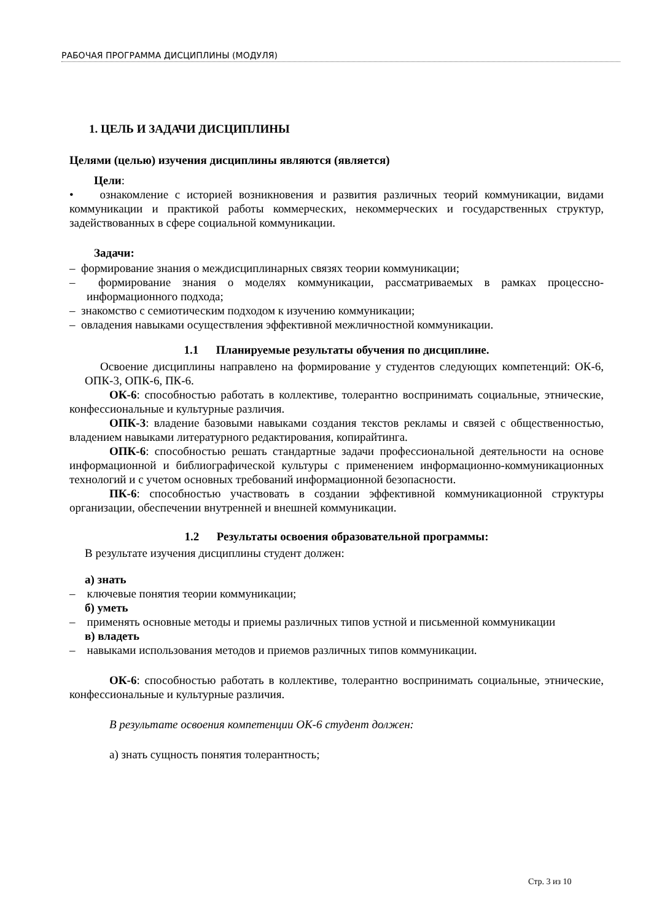РАБОЧАЯ ПРОГРАММА ДИСЦИПЛИНЫ (МОДУЛЯ)
1. ЦЕЛЬ И ЗАДАЧИ ДИСЦИПЛИНЫ
Целями (целью) изучения дисциплины являются (является)
Цели:
• ознакомление с историей возникновения и развития различных теорий коммуникации, видами коммуникации и практикой работы коммерческих, некоммерческих и государственных структур, задействованных в сфере социальной коммуникации.
Задачи:
– формирование знания о междисциплинарных связях теории коммуникации;
– формирование знания о моделях коммуникации, рассматриваемых в рамках процессно-информационного подхода;
– знакомство с семиотическим подходом к изучению коммуникации;
– овладения навыками осуществления эффективной межличностной коммуникации.
1.1 Планируемые результаты обучения по дисциплине.
Освоение дисциплины направлено на формирование у студентов следующих компетенций: ОК-6, ОПК-3, ОПК-6, ПК-6.
ОК-6: способностью работать в коллективе, толерантно воспринимать социальные, этнические, конфессиональные и культурные различия.
ОПК-3: владение базовыми навыками создания текстов рекламы и связей с общественностью, владением навыками литературного редактирования, копирайтинга.
ОПК-6: способностью решать стандартные задачи профессиональной деятельности на основе информационной и библиографической культуры с применением информационно-коммуникационных технологий и с учетом основных требований информационной безопасности.
ПК-6: способностью участвовать в создании эффективной коммуникационной структуры организации, обеспечении внутренней и внешней коммуникации.
1.2 Результаты освоения образовательной программы:
В результате изучения дисциплины студент должен:
а) знать
– ключевые понятия теории коммуникации;
б) уметь
– применять основные методы и приемы различных типов устной и письменной коммуникации
в) владеть
– навыками использования методов и приемов различных типов коммуникации.
ОК-6: способностью работать в коллективе, толерантно воспринимать социальные, этнические, конфессиональные и культурные различия.
В результате освоения компетенции ОК-6 студент должен:
а) знать сущность понятия толерантность;
Стр. 3 из 10